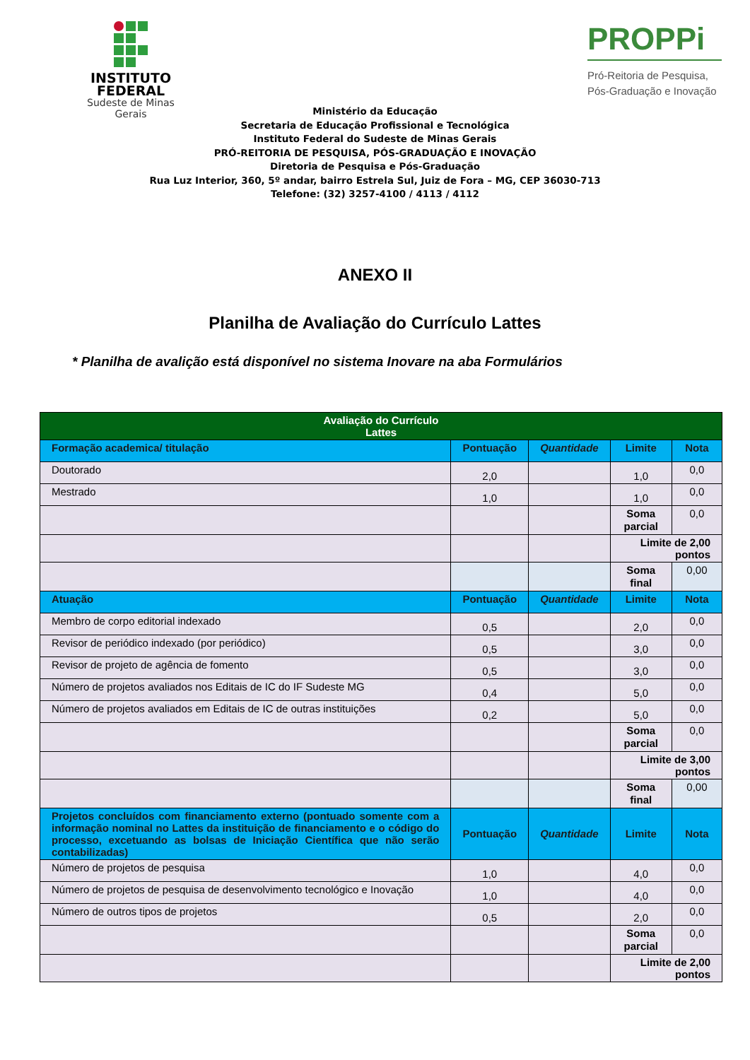INSTITUTO
FEDERAL
Sudeste de Minas Gerais
PROPPi
Pró-Reitoria de Pesquisa,
Pós-Graduação e Inovação
Ministério da Educação
Secretaria de Educação Profissional e Tecnológica
Instituto Federal do Sudeste de Minas Gerais
PRÓ-REITORIA DE PESQUISA, PÓS-GRADUAÇÃO E INOVAÇÃO
Diretoria de Pesquisa e Pós-Graduação
Rua Luz Interior, 360, 5º andar, bairro Estrela Sul, Juiz de Fora – MG, CEP 36030-713
Telefone: (32) 3257-4100 / 4113 / 4112
ANEXO II
Planilha de Avaliação do Currículo Lattes
* Planilha de avalição está disponível no sistema Inovare na aba Formulários
| Avaliação do Currículo Lattes | | | | |
| --- | --- | --- | --- | --- |
| Formação academica/ titulação | Pontuação | Quantidade | Limite | Nota |
| Doutorado | 2,0 | | 1,0 | 0,0 |
| Mestrado | 1,0 | | 1,0 | 0,0 |
| | | | Soma parcial | 0,0 |
| | | | Limite de 2,00 pontos | |
| | | | Soma final | 0,00 |
| Atuação | Pontuação | Quantidade | Limite | Nota |
| Membro de corpo editorial indexado | 0,5 | | 2,0 | 0,0 |
| Revisor de periódico indexado (por periódico) | 0,5 | | 3,0 | 0,0 |
| Revisor de projeto de agência de fomento | 0,5 | | 3,0 | 0,0 |
| Número de projetos avaliados nos Editais de IC do IF Sudeste MG | 0,4 | | 5,0 | 0,0 |
| Número de projetos avaliados em Editais de IC de outras instituições | 0,2 | | 5,0 | 0,0 |
| | | | Soma parcial | 0,0 |
| | | | Limite de 3,00 pontos | |
| | | | Soma final | 0,00 |
| Projetos concluídos com financiamento externo (pontuado somente com a informação nominal no Lattes da instituição de financiamento e o código do processo, excetuando as bolsas de Iniciação Científica que não serão contabilizadas) | Pontuação | Quantidade | Limite | Nota |
| Número de projetos de pesquisa | 1,0 | | 4,0 | 0,0 |
| Número de projetos de pesquisa de desenvolvimento tecnológico e Inovação | 1,0 | | 4,0 | 0,0 |
| Número de outros tipos de projetos | 0,5 | | 2,0 | 0,0 |
| | | | Soma parcial | 0,0 |
| | | | Limite de 2,00 pontos | |